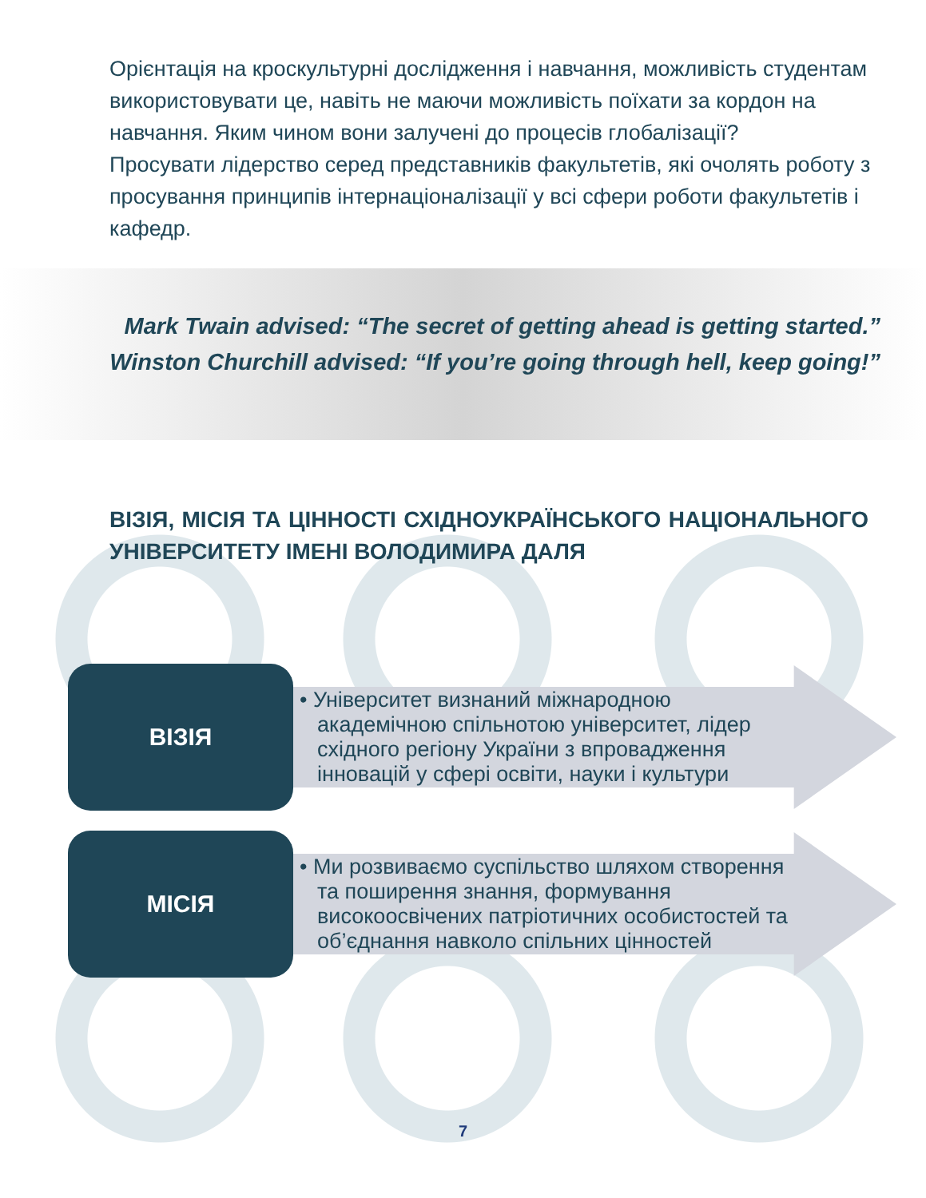Орієнтація на кроскультурні дослідження і навчання, можливість студентам використовувати це, навіть не маючи можливість поїхати за кордон на навчання. Яким чином вони залучені до процесів глобалізації?
Просувати лідерство серед представників факультетів, які очолять роботу з просування принципів інтернаціоналізації у всі сфери роботи факультетів і кафедр.
Mark Twain advised: “The secret of getting ahead is getting started.”
Winston Churchill advised: “If you’re going through hell, keep going!”
ВІЗІЯ, МІСІЯ ТА ЦІННОСТІ СХІДНОУКРАЇНСЬКОГО НАЦІОНАЛЬНОГО УНІВЕРСИТЕТУ ІМЕНІ ВОЛОДИМИРА ДАЛЯ
ВІЗІЯ
• Університет визнаний міжнародною академічною спільнотою університет, лідер східного регіону України з впровадження інновацій у сфері освіти, науки і культури
МІСІЯ
• Ми розвиваємо суспільство шляхом створення та поширення знання, формування високоосвічених патріотичних особистостей та об’єднання навколо спільних цінностей
7